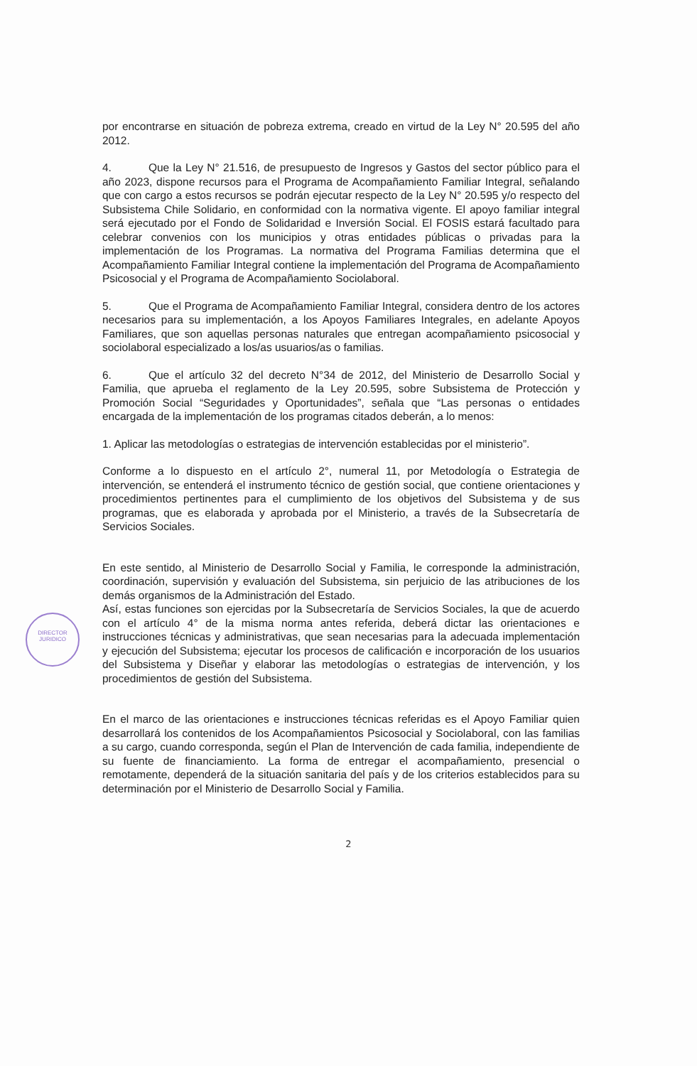DIRECTOR
JURIDICO
por encontrarse en situación de pobreza extrema, creado en virtud de la Ley N° 20.595 del año 2012.
4. Que la Ley N° 21.516, de presupuesto de Ingresos y Gastos del sector público para el año 2023, dispone recursos para el Programa de Acompañamiento Familiar Integral, señalando que con cargo a estos recursos se podrán ejecutar respecto de la Ley N° 20.595 y/o respecto del Subsistema Chile Solidario, en conformidad con la normativa vigente. El apoyo familiar integral será ejecutado por el Fondo de Solidaridad e Inversión Social. El FOSIS estará facultado para celebrar convenios con los municipios y otras entidades públicas o privadas para la implementación de los Programas. La normativa del Programa Familias determina que el Acompañamiento Familiar Integral contiene la implementación del Programa de Acompañamiento Psicosocial y el Programa de Acompañamiento Sociolaboral.
5. Que el Programa de Acompañamiento Familiar Integral, considera dentro de los actores necesarios para su implementación, a los Apoyos Familiares Integrales, en adelante Apoyos Familiares, que son aquellas personas naturales que entregan acompañamiento psicosocial y sociolaboral especializado a los/as usuarios/as o familias.
6. Que el artículo 32 del decreto N°34 de 2012, del Ministerio de Desarrollo Social y Familia, que aprueba el reglamento de la Ley 20.595, sobre Subsistema de Protección y Promoción Social “Seguridades y Oportunidades”, señala que “Las personas o entidades encargada de la implementación de los programas citados deberán, a lo menos:
1. Aplicar las metodologías o estrategias de intervención establecidas por el ministerio”.
Conforme a lo dispuesto en el artículo 2°, numeral 11, por Metodología o Estrategia de intervención, se entenderá el instrumento técnico de gestión social, que contiene orientaciones y procedimientos pertinentes para el cumplimiento de los objetivos del Subsistema y de sus programas, que es elaborada y aprobada por el Ministerio, a través de la Subsecretaría de Servicios Sociales.
En este sentido, al Ministerio de Desarrollo Social y Familia, le corresponde la administración, coordinación, supervisión y evaluación del Subsistema, sin perjuicio de las atribuciones de los demás organismos de la Administración del Estado.
Así, estas funciones son ejercidas por la Subsecretaría de Servicios Sociales, la que de acuerdo con el artículo 4° de la misma norma antes referida, deberá dictar las orientaciones e instrucciones técnicas y administrativas, que sean necesarias para la adecuada implementación y ejecución del Subsistema; ejecutar los procesos de calificación e incorporación de los usuarios del Subsistema y Diseñar y elaborar las metodologías o estrategias de intervención, y los procedimientos de gestión del Subsistema.
En el marco de las orientaciones e instrucciones técnicas referidas es el Apoyo Familiar quien desarrollará los contenidos de los Acompañamientos Psicosocial y Sociolaboral, con las familias a su cargo, cuando corresponda, según el Plan de Intervención de cada familia, independiente de su fuente de financiamiento. La forma de entregar el acompañamiento, presencial o remotamente, dependerá de la situación sanitaria del país y de los criterios establecidos para su determinación por el Ministerio de Desarrollo Social y Familia.
2